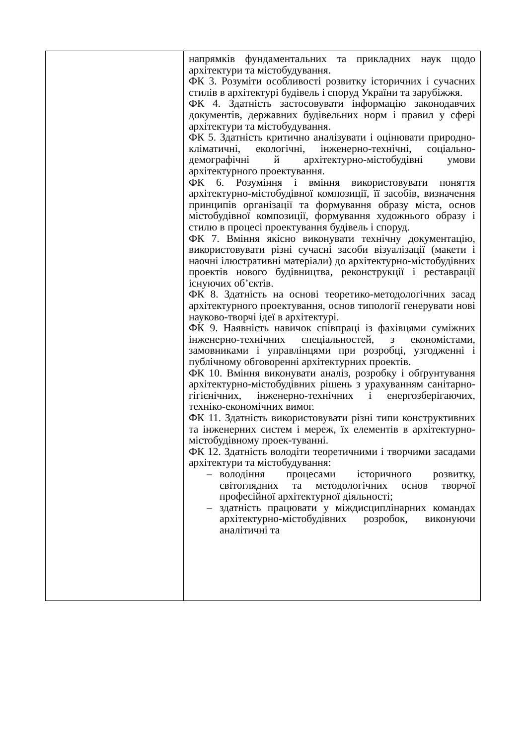| | напрямків фундаментальних та прикладних наук щодо архітектури та містобудування. ФК 3. Розуміти особливості розвитку історичних і сучасних стилів в архітектурі будівель і споруд України та зарубіжжя. ФК 4. Здатність застосовувати інформацію законодавчих документів, державних будівельних норм і правил у сфері архітектури та містобудування. ФК 5. Здатність критично аналізувати і оцінювати природно-кліматичні, екологічні, інженерно-технічні, соціально-демографічні й архітектурно-містобудівні умови архітектурного проектування. ФК 6. Розуміння і вміння використовувати поняття архітектурно-містобудівної композиції, її засобів, визначення принципів організації та формування образу міста, основ містобудівної композиції, формування художнього образу і стилю в процесі проектування будівель і споруд. ФК 7. Вміння якісно виконувати технічну документацію, використовувати різні сучасні засоби візуалізації (макети і наочні ілюстративні матеріали) до архітектурно-містобудівних проектів нового будівництва, реконструкції і реставрації існуючих об’єктів. ФК 8. Здатність на основі теоретико-методологічних засад архітектурного проектування, основ типології генерувати нові науково-творчі ідеї в архітектурі. ФК 9. Наявність навичок співпраці із фахівцями суміжних інженерно-технічних спеціальностей, з економістами, замовниками і управлінцями при розробці, узгодженні і публічному обговоренні архітектурних проектів. ФК 10. Вміння виконувати аналіз, розробку і обґрунтування архітектурно-містобудівних рішень з урахуванням санітарно-гігієнічних, інженерно-технічних і енергозберігаючих, техніко-економічних вимог. ФК 11. Здатність використовувати різні типи конструктивних та інженерних систем і мереж, їх елементів в архітектурно-містобудівному проек-туванні. ФК 12. Здатність володіти теоретичними і творчими засадами архітектури та містобудування: – володіння процесами історичного розвитку, світоглядних та методологічних основ творчої професійної архітектурної діяльності; – здатність працювати у міждисциплінарних командах архітектурно-містобудівних розробок, виконуючи аналітичні та |